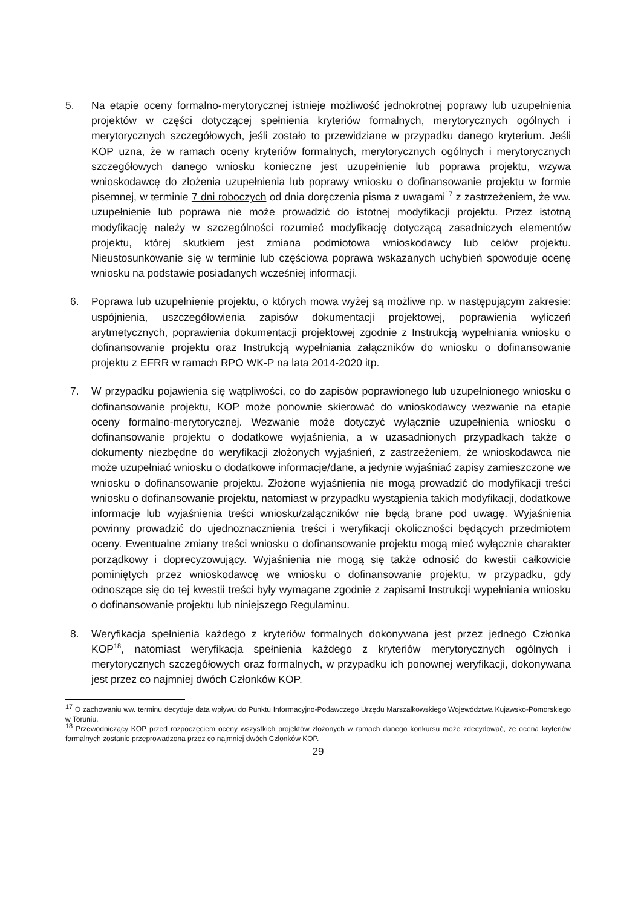5. Na etapie oceny formalno-merytorycznej istnieje możliwość jednokrotnej poprawy lub uzupełnienia projektów w części dotyczącej spełnienia kryteriów formalnych, merytorycznych ogólnych i merytorycznych szczegółowych, jeśli zostało to przewidziane w przypadku danego kryterium. Jeśli KOP uzna, że w ramach oceny kryteriów formalnych, merytorycznych ogólnych i merytorycznych szczegółowych danego wniosku konieczne jest uzupełnienie lub poprawa projektu, wzywa wnioskodawcę do złożenia uzupełnienia lub poprawy wniosku o dofinansowanie projektu w formie pisemnej, w terminie 7 dni roboczych od dnia doręczenia pisma z uwagami<sup>17</sup> z zastrzeżeniem, że ww. uzupełnienie lub poprawa nie może prowadzić do istotnej modyfikacji projektu. Przez istotną modyfikację należy w szczególności rozumieć modyfikację dotyczącą zasadniczych elementów projektu, której skutkiem jest zmiana podmiotowa wnioskodawcy lub celów projektu. Nieustosunkowanie się w terminie lub częściowa poprawa wskazanych uchybień spowoduje ocenę wniosku na podstawie posiadanych wcześniej informacji.
6. Poprawa lub uzupełnienie projektu, o których mowa wyżej są możliwe np. w następującym zakresie: uspójnienia, uszczegółowienia zapisów dokumentacji projektowej, poprawienia wyliczeń arytmetycznych, poprawienia dokumentacji projektowej zgodnie z Instrukcją wypełniania wniosku o dofinansowanie projektu oraz Instrukcją wypełniania załączników do wniosku o dofinansowanie projektu z EFRR w ramach RPO WK-P na lata 2014-2020 itp.
7. W przypadku pojawienia się wątpliwości, co do zapisów poprawionego lub uzupełnionego wniosku o dofinansowanie projektu, KOP może ponownie skierować do wnioskodawcy wezwanie na etapie oceny formalno-merytorycznej. Wezwanie może dotyczyć wyłącznie uzupełnienia wniosku o dofinansowanie projektu o dodatkowe wyjaśnienia, a w uzasadnionych przypadkach także o dokumenty niezbędne do weryfikacji złożonych wyjaśnień, z zastrzeżeniem, że wnioskodawca nie może uzupełniać wniosku o dodatkowe informacje/dane, a jedynie wyjaśniać zapisy zamieszczone we wniosku o dofinansowanie projektu. Złożone wyjaśnienia nie mogą prowadzić do modyfikacji treści wniosku o dofinansowanie projektu, natomiast w przypadku wystąpienia takich modyfikacji, dodatkowe informacje lub wyjaśnienia treści wniosku/załączników nie będą brane pod uwagę. Wyjaśnienia powinny prowadzić do ujednoznacznienia treści i weryfikacji okoliczności będących przedmiotem oceny. Ewentualne zmiany treści wniosku o dofinansowanie projektu mogą mieć wyłącznie charakter porządkowy i doprecyzowujący. Wyjaśnienia nie mogą się także odnosić do kwestii całkowicie pominiętych przez wnioskodawcę we wniosku o dofinansowanie projektu, w przypadku, gdy odnoszące się do tej kwestii treści były wymagane zgodnie z zapisami Instrukcji wypełniania wniosku o dofinansowanie projektu lub niniejszego Regulaminu.
8. Weryfikacja spełnienia każdego z kryteriów formalnych dokonywana jest przez jednego Członka KOP<sup>18</sup>, natomiast weryfikacja spełnienia każdego z kryteriów merytorycznych ogólnych i merytorycznych szczegółowych oraz formalnych, w przypadku ich ponownej weryfikacji, dokonywana jest przez co najmniej dwóch Członków KOP.
<sup>17</sup> O zachowaniu ww. terminu decyduje data wpływu do Punktu Informacyjno-Podawczego Urzędu Marszałkowskiego Województwa Kujawsko-Pomorskiego w Toruniu.
<sup>18</sup> Przewodniczący KOP przed rozpoczęciem oceny wszystkich projektów złożonych w ramach danego konkursu może zdecydować, że ocena kryteriów formalnych zostanie przeprowadzona przez co najmniej dwóch Członków KOP.
29